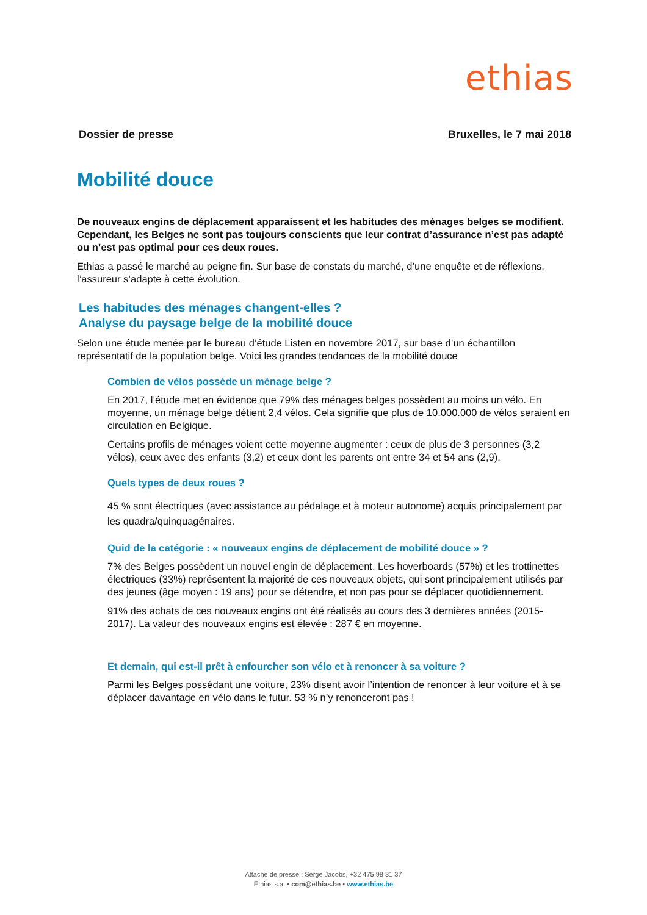ethias
Dossier de presse Bruxelles, le 7 mai 2018
Mobilité douce
De nouveaux engins de déplacement apparaissent et les habitudes des ménages belges se modifient. Cependant, les Belges ne sont pas toujours conscients que leur contrat d’assurance n’est pas adapté ou n’est pas optimal pour ces deux roues.
Ethias a passé le marché au peigne fin. Sur base de constats du marché, d’une enquête et de réflexions, l’assureur s’adapte à cette évolution.
Les habitudes des ménages changent-elles ?
Analyse du paysage belge de la mobilité douce
Selon une étude menée par le bureau d’étude Listen en novembre 2017, sur base d’un échantillon représentatif de la population belge. Voici les grandes tendances de la mobilité douce
Combien de vélos possède un ménage belge ?
En 2017, l’étude met en évidence que 79% des ménages belges possèdent au moins un vélo. En moyenne, un ménage belge détient 2,4 vélos. Cela signifie que plus de 10.000.000 de vélos seraient en circulation en Belgique.
Certains profils de ménages voient cette moyenne augmenter : ceux de plus de 3 personnes (3,2 vélos), ceux avec des enfants (3,2) et ceux dont les parents ont entre 34 et 54 ans (2,9).
Quels types de deux roues ?
45 % sont électriques (avec assistance au pédalage et à moteur autonome) acquis principalement par les quadra/quinquagénaires.
Quid de la catégorie : « nouveaux engins de déplacement de mobilité douce » ?
7% des Belges possèdent un nouvel engin de déplacement. Les hoverboards (57%) et les trottinettes électriques (33%) représentent la majorité de ces nouveaux objets, qui sont principalement utilisés par des jeunes (âge moyen : 19 ans) pour se détendre, et non pas pour se déplacer quotidiennement.
91% des achats de ces nouveaux engins ont été réalisés au cours des 3 dernières années (2015-2017). La valeur des nouveaux engins est élevée : 287 € en moyenne.
Et demain, qui est-il prêt à enfourcher son vélo et à renoncer à sa voiture ?
Parmi les Belges possédant une voiture, 23% disent avoir l’intention de renoncer à leur voiture et à se déplacer davantage en vélo dans le futur. 53 % n’y renonceront pas !
Attaché de presse : Serge Jacobs, +32 475 98 31 37
Ethias s.a. • com@ethias.be • www.ethias.be